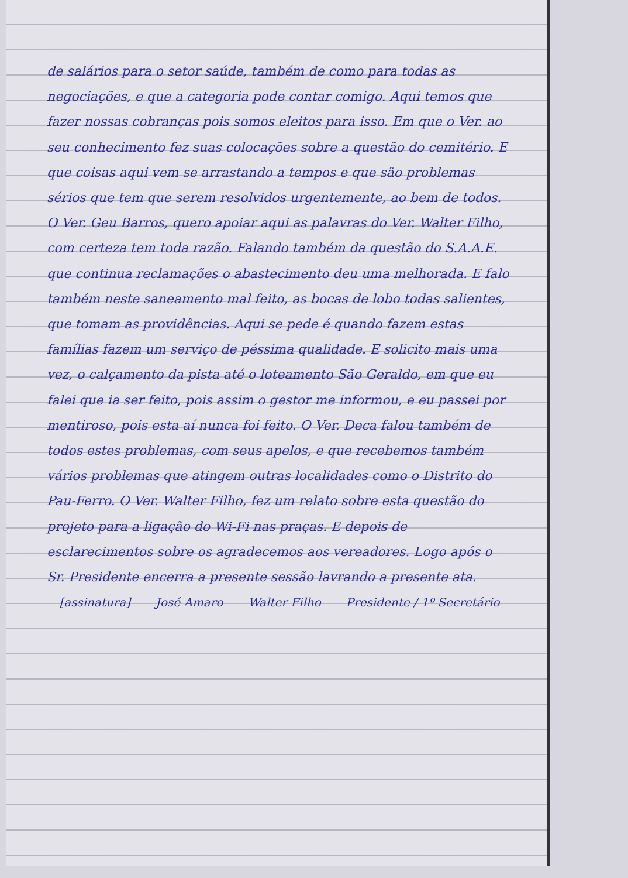de salários para o setor saúde, também de como para todas as negociações, e que a categoria pode contar comigo. Aqui temos que fazer nossas cobranças pois somos eleitos para isso. Em que o Ver. ao seu conhecimento fez suas colocações sobre a questão do cemitério. E que coisas aqui vem se arrastando a tempos e que são problemas sérios que tem que serem resolvidos urgentemente, ao bem de todos. O Ver. Geu Barros, quero apoiar aqui as palavras do Ver. Walter Filho, com certeza tem toda razão. Falando também da questão do S.A.A.E. que continua reclamações o abastecimento deu uma melhorada. E falo também neste saneamento mal feito, as bocas de lobo todas salientes, que tomam as providências. Aqui se pede é quando fazem estas famílias fazem um serviço de péssima qualidade. E solicito mais uma vez, o calçamento da pista até o loteamento São Geraldo, em que eu falei que ia ser feito, pois assim o gestor me informou, e eu passei por mentiroso, pois esta aí nunca foi feito. O Ver. Deca falou também de todos estes problemas, com seus apelos, e que recebemos também vários problemas que atingem outras localidades como o Distrito do Pau-Ferro. O Ver. Walter Filho, fez um relato sobre esta questão do projeto para a ligação do Wi-Fi nas praças. E depois de esclarecimentos sobre os agradecemos aos vereadores. Logo após o Sr. Presidente encerra a presente sessão lavrando a presente ata.
[assinatura] José Amaro Walter Filho Presidente / 1º Secretário